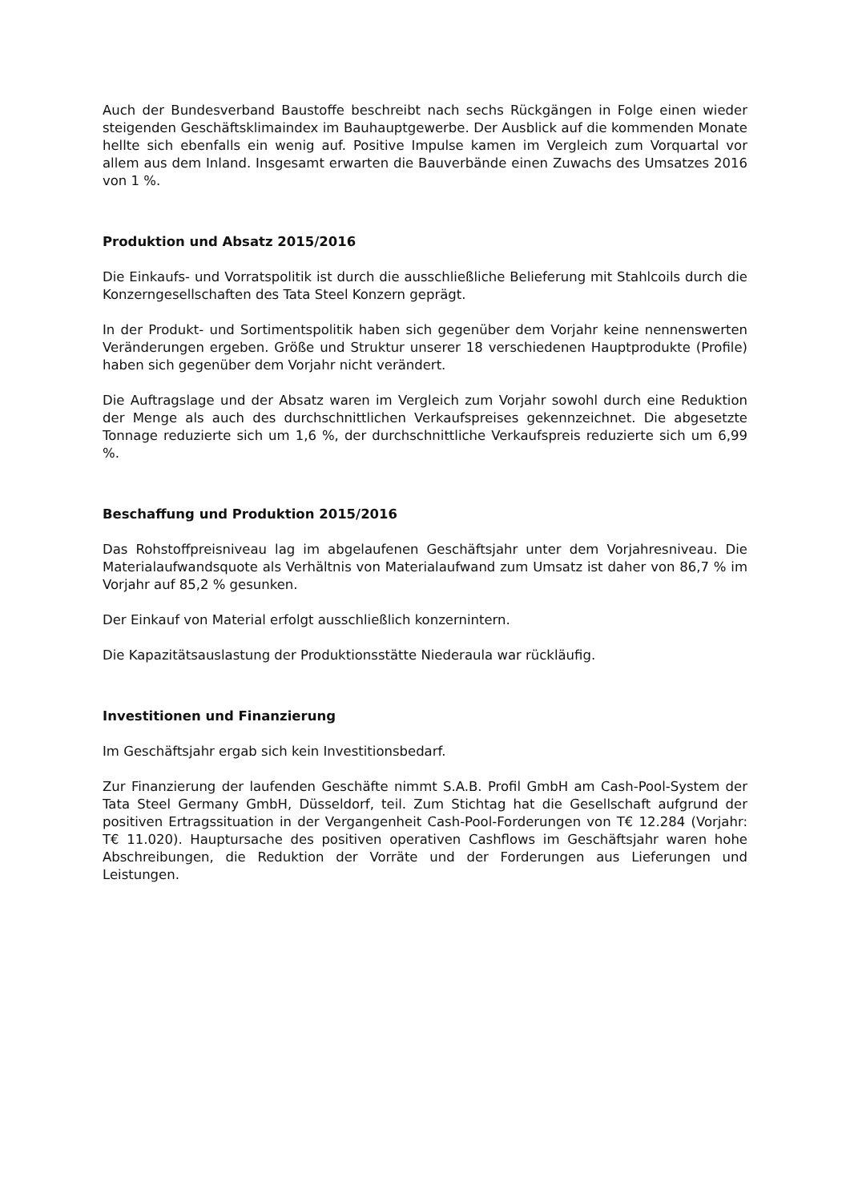Auch der Bundesverband Baustoffe beschreibt nach sechs Rückgängen in Folge einen wieder steigenden Geschäftsklimaindex im Bauhauptgewerbe. Der Ausblick auf die kommenden Monate hellte sich ebenfalls ein wenig auf. Positive Impulse kamen im Vergleich zum Vorquartal vor allem aus dem Inland. Insgesamt erwarten die Bauverbände einen Zuwachs des Umsatzes 2016 von 1 %.
Produktion und Absatz 2015/2016
Die Einkaufs- und Vorratspolitik ist durch die ausschließliche Belieferung mit Stahlcoils durch die Konzerngesellschaften des Tata Steel Konzern geprägt.
In der Produkt- und Sortimentspolitik haben sich gegenüber dem Vorjahr keine nennenswerten Veränderungen ergeben. Größe und Struktur unserer 18 verschiedenen Hauptprodukte (Profile) haben sich gegenüber dem Vorjahr nicht verändert.
Die Auftragslage und der Absatz waren im Vergleich zum Vorjahr sowohl durch eine Reduktion der Menge als auch des durchschnittlichen Verkaufspreises gekennzeichnet. Die abgesetzte Tonnage reduzierte sich um 1,6 %, der durchschnittliche Verkaufspreis reduzierte sich um 6,99 %.
Beschaffung und Produktion 2015/2016
Das Rohstoffpreisniveau lag im abgelaufenen Geschäftsjahr unter dem Vorjahresniveau. Die Materialaufwandsquote als Verhältnis von Materialaufwand zum Umsatz ist daher von 86,7 % im Vorjahr auf 85,2 % gesunken.
Der Einkauf von Material erfolgt ausschließlich konzernintern.
Die Kapazitätsauslastung der Produktionsstätte Niederaula war rückläufig.
Investitionen und Finanzierung
Im Geschäftsjahr ergab sich kein Investitionsbedarf.
Zur Finanzierung der laufenden Geschäfte nimmt S.A.B. Profil GmbH am Cash-Pool-System der Tata Steel Germany GmbH, Düsseldorf, teil. Zum Stichtag hat die Gesellschaft aufgrund der positiven Ertragssituation in der Vergangenheit Cash-Pool-Forderungen von T€ 12.284 (Vorjahr: T€ 11.020). Hauptursache des positiven operativen Cashflows im Geschäftsjahr waren hohe Abschreibungen, die Reduktion der Vorräte und der Forderungen aus Lieferungen und Leistungen.